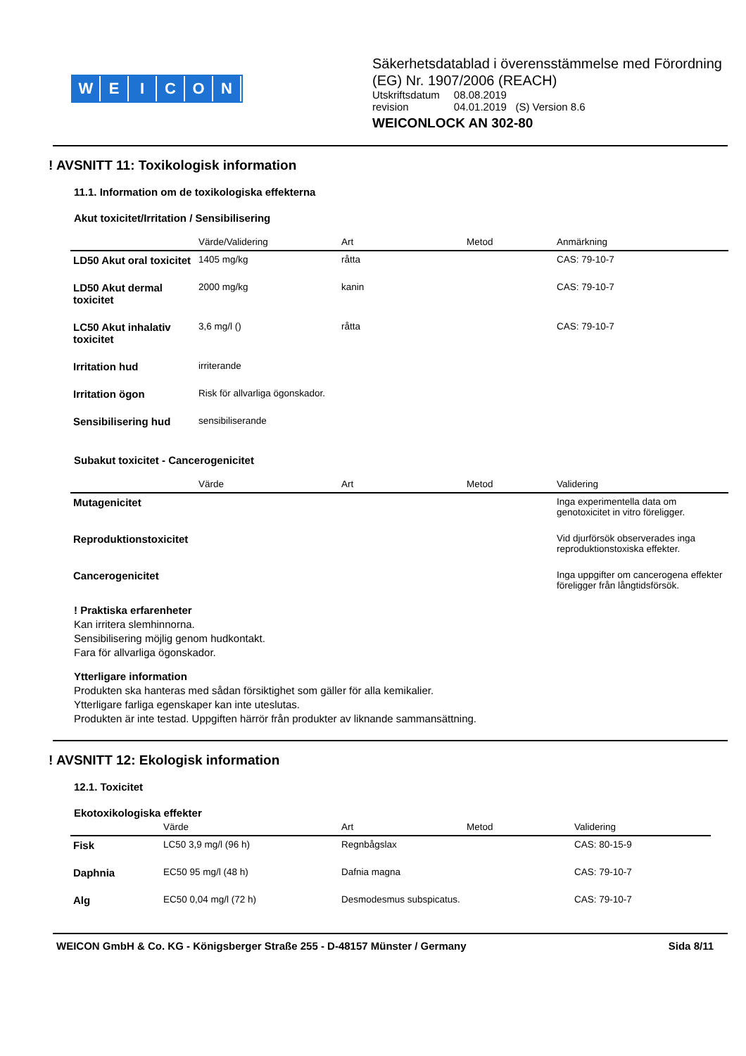WEICON
Säkerhetsdatablad i överensstämmelse med Förordning (EG) Nr. 1907/2006 (REACH)
| Utskriftsdatum | 08.08.2019 |
| revision | 04.01.2019 (S) Version 8.6 |
WEICONLOCK AN 302-80
! AVSNITT 11: Toxikologisk information
11.1. Information om de toxikologiska effekterna
Akut toxicitet/Irritation / Sensibilisering
| | Värde/Validering | Art | Metod | Anmärkning |
| --- | --- | --- | --- | --- |
| LD50 Akut oral toxicitet | 1405 mg/kg | råtta | | CAS: 79-10-7 |
| LD50 Akut dermal toxicitet | 2000 mg/kg | kanin | | CAS: 79-10-7 |
| LC50 Akut inhalativ toxicitet | 3,6 mg/l () | råtta | | CAS: 79-10-7 |
| Irritation hud | irriterande | | | |
| Irritation ögon | Risk för allvarliga ögonskador. | | | |
| Sensibilisering hud | sensibiliserande | | | |
Subakut toxicitet - Cancerogenicitet
| | Värde | Art | Metod | Validering |
| --- | --- | --- | --- | --- |
| Mutagenicitet | | | | Inga experimentella data om genotoxicitet in vitro föreligger. |
| Reproduktionstoxicitet | | | | Vid djurförsök observerades inga reproduktionstoxiska effekter. |
| Cancerogenicitet | | | | Inga uppgifter om cancerogena effekter föreligger från långtidsförsök. |
! Praktiska erfarenheter
Kan irritera slemhinnorna.
Sensibilisering möjlig genom hudkontakt.
Fara för allvarliga ögonskador.
Ytterligare information
Produkten ska hanteras med sådan försiktighet som gäller för alla kemikalier.
Ytterligare farliga egenskaper kan inte uteslutas.
Produkten är inte testad. Uppgiften härrör från produkter av liknande sammansättning.
! AVSNITT 12: Ekologisk information
12.1. Toxicitet
Ekotoxikologiska effekter
| | Värde | Art | Metod | Validering |
| --- | --- | --- | --- | --- |
| Fisk | LC50 3,9 mg/l (96 h) | Regnbågslax | | CAS: 80-15-9 |
| Daphnia | EC50 95 mg/l (48 h) | Dafnia magna | | CAS: 79-10-7 |
| Alg | EC50 0,04 mg/l (72 h) | Desmodesmus subspicatus. | | CAS: 79-10-7 |
WEICON GmbH & Co. KG - Königsberger Straße 255 - D-48157 Münster / Germany Sida 8/11